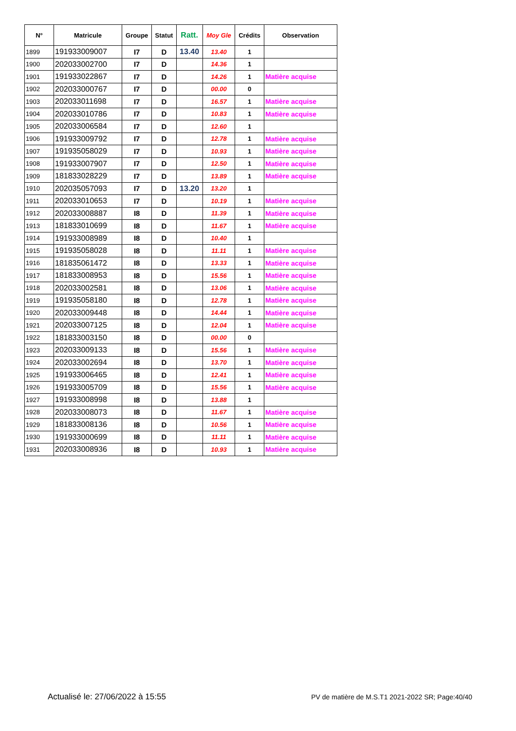| N° | Matricule | Groupe | Statut | Ratt. | Moy Gle | Crédits | Observation |
| --- | --- | --- | --- | --- | --- | --- | --- |
| 1899 | 191933009007 | I7 | D | 13.40 | 13.40 | 1 | |
| 1900 | 202033002700 | I7 | D | | 14.36 | 1 | |
| 1901 | 191933022867 | I7 | D | | 14.26 | 1 | Matière acquise |
| 1902 | 202033000767 | I7 | D | | 00.00 | 0 | |
| 1903 | 202033011698 | I7 | D | | 16.57 | 1 | Matière acquise |
| 1904 | 202033010786 | I7 | D | | 10.83 | 1 | Matière acquise |
| 1905 | 202033006584 | I7 | D | | 12.60 | 1 | |
| 1906 | 191933009792 | I7 | D | | 12.78 | 1 | Matière acquise |
| 1907 | 191935058029 | I7 | D | | 10.93 | 1 | Matière acquise |
| 1908 | 191933007907 | I7 | D | | 12.50 | 1 | Matière acquise |
| 1909 | 181833028229 | I7 | D | | 13.89 | 1 | Matière acquise |
| 1910 | 202035057093 | I7 | D | 13.20 | 13.20 | 1 | |
| 1911 | 202033010653 | I7 | D | | 10.19 | 1 | Matière acquise |
| 1912 | 202033008887 | I8 | D | | 11.39 | 1 | Matière acquise |
| 1913 | 181833010699 | I8 | D | | 11.67 | 1 | Matière acquise |
| 1914 | 191933008989 | I8 | D | | 10.40 | 1 | |
| 1915 | 191935058028 | I8 | D | | 11.11 | 1 | Matière acquise |
| 1916 | 181835061472 | I8 | D | | 13.33 | 1 | Matière acquise |
| 1917 | 181833008953 | I8 | D | | 15.56 | 1 | Matière acquise |
| 1918 | 202033002581 | I8 | D | | 13.06 | 1 | Matière acquise |
| 1919 | 191935058180 | I8 | D | | 12.78 | 1 | Matière acquise |
| 1920 | 202033009448 | I8 | D | | 14.44 | 1 | Matière acquise |
| 1921 | 202033007125 | I8 | D | | 12.04 | 1 | Matière acquise |
| 1922 | 181833003150 | I8 | D | | 00.00 | 0 | |
| 1923 | 202033009133 | I8 | D | | 15.56 | 1 | Matière acquise |
| 1924 | 202033002694 | I8 | D | | 13.70 | 1 | Matière acquise |
| 1925 | 191933006465 | I8 | D | | 12.41 | 1 | Matière acquise |
| 1926 | 191933005709 | I8 | D | | 15.56 | 1 | Matière acquise |
| 1927 | 191933008998 | I8 | D | | 13.88 | 1 | |
| 1928 | 202033008073 | I8 | D | | 11.67 | 1 | Matière acquise |
| 1929 | 181833008136 | I8 | D | | 10.56 | 1 | Matière acquise |
| 1930 | 191933000699 | I8 | D | | 11.11 | 1 | Matière acquise |
| 1931 | 202033008936 | I8 | D | | 10.93 | 1 | Matière acquise |
Actualisé le: 27/06/2022 à 15:55 PV de matière de M.S.T1 2021-2022 SR; Page:40/40